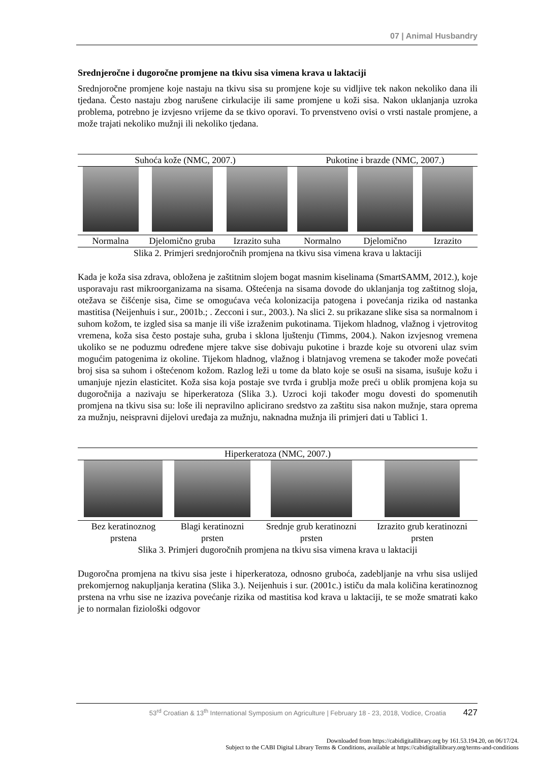07 | Animal Husbandry
Srednjeročne i dugoročne promjene na tkivu sisa vimena krava u laktaciji
Srednjoročne promjene koje nastaju na tkivu sisa su promjene koje su vidljive tek nakon nekoliko dana ili tjedana. Često nastaju zbog narušene cirkulacije ili same promjene u koži sisa. Nakon uklanjanja uzroka problema, potrebno je izvjesno vrijeme da se tkivo oporavi. To prvenstveno ovisi o vrsti nastale promjene, a može trajati nekoliko mužnji ili nekoliko tjedana.
| Suhoća kože (NMC, 2007.) | | | Pukotine i brazde (NMC, 2007.) | | |
| Normalna | Djelomično gruba | Izrazito suha | Normalno | Djelomično | Izrazito |
Slika 2. Primjeri srednjoročnih promjena na tkivu sisa vimena krava u laktaciji
Kada je koža sisa zdrava, obložena je zaštitnim slojem bogat masnim kiselinama (SmartSAMM, 2012.), koje usporavaju rast mikroorganizama na sisama. Oštećenja na sisama dovode do uklanjanja tog zaštitnog sloja, otežava se čišćenje sisa, čime se omogućava veća kolonizacija patogena i povećanja rizika od nastanka mastitisa (Neijenhuis i sur., 2001b.; . Zecconi i sur., 2003.). Na slici 2. su prikazane slike sisa sa normalnom i suhom kožom, te izgled sisa sa manje ili više izraženim pukotinama. Tijekom hladnog, vlažnog i vjetrovitog vremena, koža sisa često postaje suha, gruba i sklona ljuštenju (Timms, 2004.). Nakon izvjesnog vremena ukoliko se ne poduzmu određene mjere takve sise dobivaju pukotine i brazde koje su otvoreni ulaz svim mogućim patogenima iz okoline. Tijekom hladnog, vlažnog i blatnjavog vremena se također može povećati broj sisa sa suhom i oštećenom kožom. Razlog leži u tome da blato koje se osuši na sisama, isušuje kožu i umanjuje njezin elasticitet. Koža sisa koja postaje sve tvrđa i grublja može preći u oblik promjena koja su dugoročnija a nazivaju se hiperkeratoza (Slika 3.). Uzroci koji također mogu dovesti do spomenutih promjena na tkivu sisa su: loše ili nepravilno aplicirano sredstvo za zaštitu sisa nakon mužnje, stara oprema za mužnju, neispravni dijelovi uređaja za mužnju, naknadna mužnja ili primjeri dati u Tablici 1.
| Hiperkeratoza (NMC, 2007.) | | | |
| Bez keratinoznog prstena | Blagi keratinozni prsten | Srednje grub keratinozni prsten | Izrazito grub keratinozni prsten |
Slika 3. Primjeri dugoročnih promjena na tkivu sisa vimena krava u laktaciji
Dugoročna promjena na tkivu sisa jeste i hiperkeratoza, odnosno gruboća, zadebljanje na vrhu sisa uslijed prekomjernog nakupljanja keratina (Slika 3.). Neijenhuis i sur. (2001c.) ističu da mala količina keratinoznog prstena na vrhu sise ne izaziva povećanje rizika od mastitisa kod krava u laktaciji, te se može smatrati kako je to normalan fiziološki odgovor
53<sup>rd</sup> Croatian & 13<sup>th</sup> International Symposium on Agriculture | February 18 - 23, 2018, Vodice, Croatia 427
Downloaded from https://cabidigitallibrary.org by 161.53.194.20, on 06/17/24.
Subject to the CABI Digital Library Terms & Conditions, available at https://cabidigitallibrary.org/terms-and-conditions